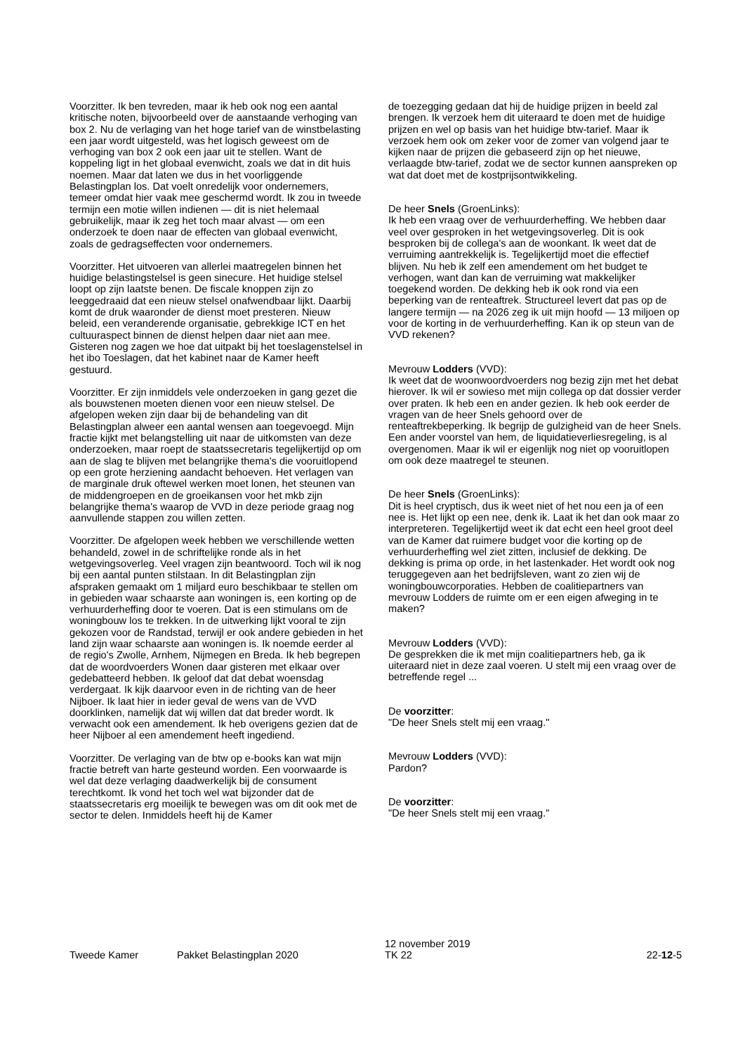Voorzitter. Ik ben tevreden, maar ik heb ook nog een aantal kritische noten, bijvoorbeeld over de aanstaande verhoging van box 2. Nu de verlaging van het hoge tarief van de winstbelasting een jaar wordt uitgesteld, was het logisch geweest om de verhoging van box 2 ook een jaar uit te stellen. Want de koppeling ligt in het globaal evenwicht, zoals we dat in dit huis noemen. Maar dat laten we dus in het voorliggende Belastingplan los. Dat voelt onredelijk voor ondernemers, temeer omdat hier vaak mee geschermd wordt. Ik zou in tweede termijn een motie willen indienen — dit is niet helemaal gebruikelijk, maar ik zeg het toch maar alvast — om een onderzoek te doen naar de effecten van globaal evenwicht, zoals de gedragseffecten voor ondernemers.
Voorzitter. Het uitvoeren van allerlei maatregelen binnen het huidige belastingstelsel is geen sinecure. Het huidige stelsel loopt op zijn laatste benen. De fiscale knoppen zijn zo leeggedraaid dat een nieuw stelsel onafwendbaar lijkt. Daarbij komt de druk waaronder de dienst moet presteren. Nieuw beleid, een veranderende organisatie, gebrekkige ICT en het cultuuraspect binnen de dienst helpen daar niet aan mee. Gisteren nog zagen we hoe dat uitpakt bij het toeslagenstelsel in het ibo Toeslagen, dat het kabinet naar de Kamer heeft gestuurd.
Voorzitter. Er zijn inmiddels vele onderzoeken in gang gezet die als bouwstenen moeten dienen voor een nieuw stelsel. De afgelopen weken zijn daar bij de behandeling van dit Belastingplan alweer een aantal wensen aan toegevoegd. Mijn fractie kijkt met belangstelling uit naar de uitkomsten van deze onderzoeken, maar roept de staatssecretaris tegelijkertijd op om aan de slag te blijven met belangrijke thema's die vooruitlopend op een grote herziening aandacht behoeven. Het verlagen van de marginale druk oftewel werken moet lonen, het steunen van de middengroepen en de groeikansen voor het mkb zijn belangrijke thema's waarop de VVD in deze periode graag nog aanvullende stappen zou willen zetten.
Voorzitter. De afgelopen week hebben we verschillende wetten behandeld, zowel in de schriftelijke ronde als in het wetgevingsoverleg. Veel vragen zijn beantwoord. Toch wil ik nog bij een aantal punten stilstaan. In dit Belastingplan zijn afspraken gemaakt om 1 miljard euro beschikbaar te stellen om in gebieden waar schaarste aan woningen is, een korting op de verhuurderheffing door te voeren. Dat is een stimulans om de woningbouw los te trekken. In de uitwerking lijkt vooral te zijn gekozen voor de Randstad, terwijl er ook andere gebieden in het land zijn waar schaarste aan woningen is. Ik noemde eerder al de regio's Zwolle, Arnhem, Nijmegen en Breda. Ik heb begrepen dat de woordvoerders Wonen daar gisteren met elkaar over gedebatteerd hebben. Ik geloof dat dat debat woensdag verdergaat. Ik kijk daarvoor even in de richting van de heer Nijboer. Ik laat hier in ieder geval de wens van de VVD doorklinken, namelijk dat wij willen dat dat breder wordt. Ik verwacht ook een amendement. Ik heb overigens gezien dat de heer Nijboer al een amendement heeft ingediend.
Voorzitter. De verlaging van de btw op e-books kan wat mijn fractie betreft van harte gesteund worden. Een voorwaarde is wel dat deze verlaging daadwerkelijk bij de consument terechtkomt. Ik vond het toch wel wat bijzonder dat de staatssecretaris erg moeilijk te bewegen was om dit ook met de sector te delen. Inmiddels heeft hij de Kamer
de toezegging gedaan dat hij de huidige prijzen in beeld zal brengen. Ik verzoek hem dit uiteraard te doen met de huidige prijzen en wel op basis van het huidige btw-tarief. Maar ik verzoek hem ook om zeker voor de zomer van volgend jaar te kijken naar de prijzen die gebaseerd zijn op het nieuwe, verlaagde btw-tarief, zodat we de sector kunnen aanspreken op wat dat doet met de kostprijsontwikkeling.
De heer Snels (GroenLinks):
Ik heb een vraag over de verhuurderheffing. We hebben daar veel over gesproken in het wetgevingsoverleg. Dit is ook besproken bij de collega's aan de woonkant. Ik weet dat de verruiming aantrekkelijk is. Tegelijkertijd moet die effectief blijven. Nu heb ik zelf een amendement om het budget te verhogen, want dan kan de verruiming wat makkelijker toegekend worden. De dekking heb ik ook rond via een beperking van de renteaftrek. Structureel levert dat pas op de langere termijn — na 2026 zeg ik uit mijn hoofd — 13 miljoen op voor de korting in de verhuurderheffing. Kan ik op steun van de VVD rekenen?
Mevrouw Lodders (VVD):
Ik weet dat de woonwoordvoerders nog bezig zijn met het debat hierover. Ik wil er sowieso met mijn collega op dat dossier verder over praten. Ik heb een en ander gezien. Ik heb ook eerder de vragen van de heer Snels gehoord over de renteaftrekbeperking. Ik begrijp de gulzigheid van de heer Snels. Een ander voorstel van hem, de liquidatieverliesregeling, is al overgenomen. Maar ik wil er eigenlijk nog niet op vooruitlopen om ook deze maatregel te steunen.
De heer Snels (GroenLinks):
Dit is heel cryptisch, dus ik weet niet of het nou een ja of een nee is. Het lijkt op een nee, denk ik. Laat ik het dan ook maar zo interpreteren. Tegelijkertijd weet ik dat echt een heel groot deel van de Kamer dat ruimere budget voor die korting op de verhuurderheffing wel ziet zitten, inclusief de dekking. De dekking is prima op orde, in het lastenkader. Het wordt ook nog teruggegeven aan het bedrijfsleven, want zo zien wij de woningbouwcorporaties. Hebben de coalitiepartners van mevrouw Lodders de ruimte om er een eigen afweging in te maken?
Mevrouw Lodders (VVD):
De gesprekken die ik met mijn coalitiepartners heb, ga ik uiteraard niet in deze zaal voeren. U stelt mij een vraag over de betreffende regel ...
De voorzitter:
"De heer Snels stelt mij een vraag."
Mevrouw Lodders (VVD):
Pardon?
De voorzitter:
"De heer Snels stelt mij een vraag."
Tweede Kamer Pakket Belastingplan 2020
12 november 2019
TK 22
22-12-5